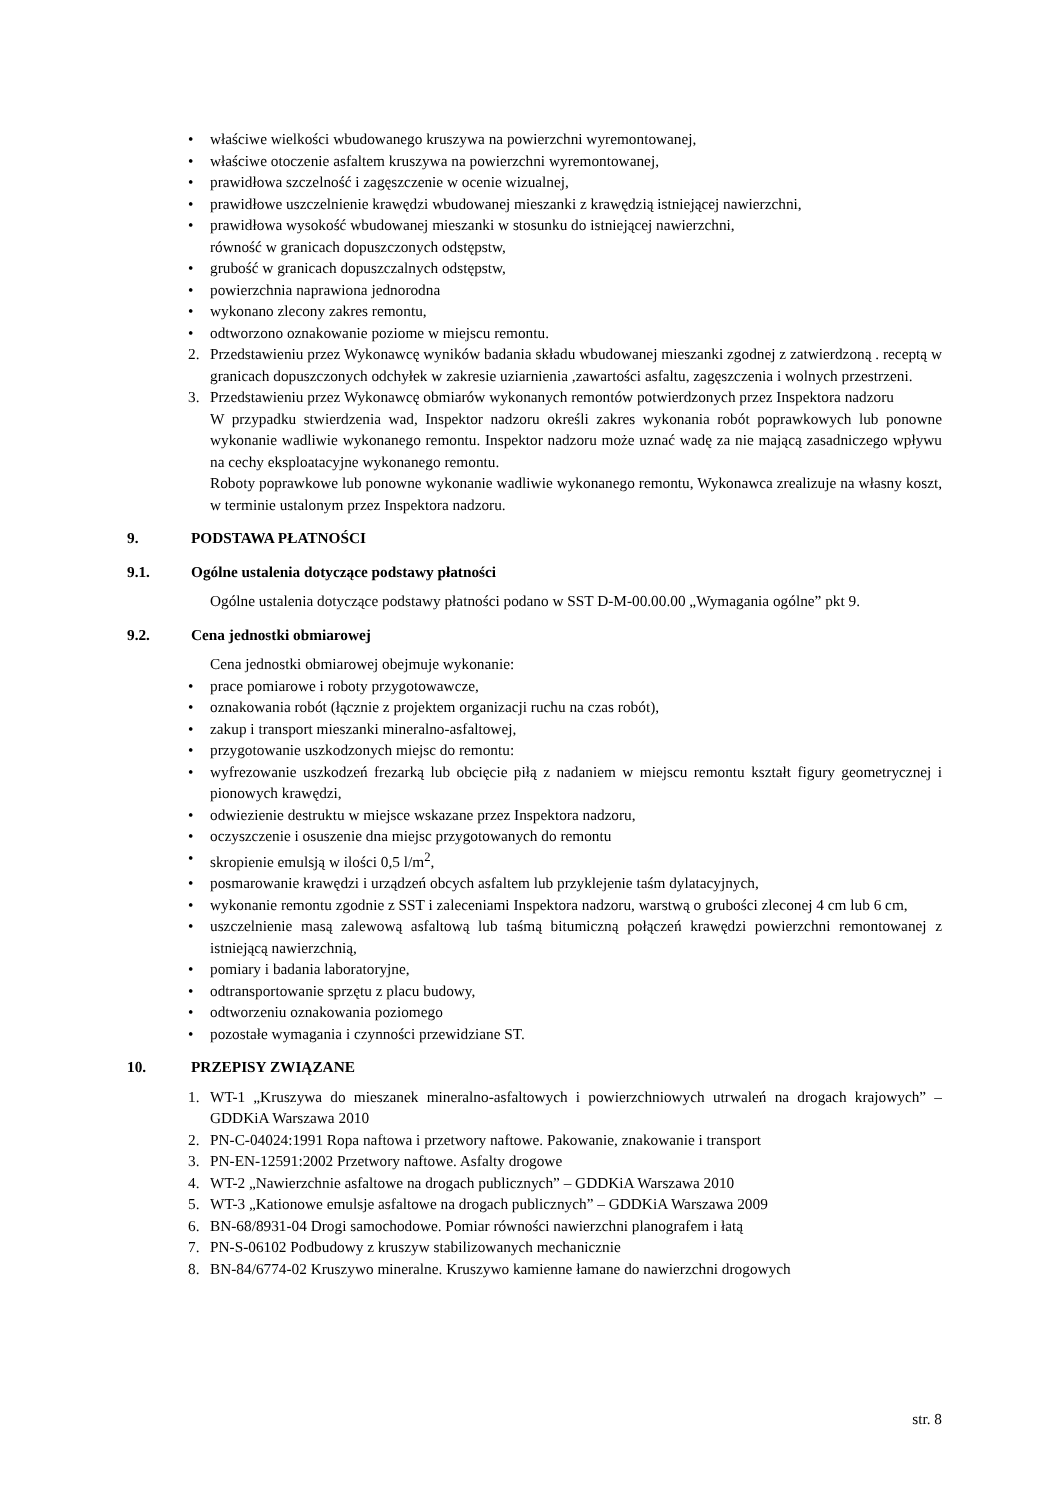• właściwe wielkości wbudowanego kruszywa na powierzchni wyremontowanej,
• właściwe otoczenie asfaltem kruszywa na powierzchni wyremontowanej,
• prawidłowa szczelność i zagęszczenie w ocenie wizualnej,
• prawidłowe uszczelnienie krawędzi wbudowanej mieszanki z krawędzią istniejącej nawierzchni,
• prawidłowa wysokość wbudowanej mieszanki w stosunku do istniejącej nawierzchni,
równość w granicach dopuszczonych odstępstw,
• grubość w granicach dopuszczalnych odstępstw,
• powierzchnia naprawiona jednorodna
• wykonano zlecony zakres remontu,
• odtworzono oznakowanie poziome w miejscu remontu.
2. Przedstawieniu przez Wykonawcę wyników badania składu wbudowanej mieszanki zgodnej z zatwierdzoną . receptą w granicach dopuszczonych odchyłek w zakresie uziarnienia ,zawartości asfaltu, zagęszczenia i wolnych przestrzeni.
3. Przedstawieniu przez Wykonawcę obmiarów wykonanych remontów potwierdzonych przez Inspektora nadzoru
W przypadku stwierdzenia wad, Inspektor nadzoru określi zakres wykonania robót poprawkowych lub ponowne wykonanie wadliwie wykonanego remontu. Inspektor nadzoru może uznać wadę za nie mającą zasadniczego wpływu na cechy eksploatacyjne wykonanego remontu.
Roboty poprawkowe lub ponowne wykonanie wadliwie wykonanego remontu, Wykonawca zrealizuje na własny koszt, w terminie ustalonym przez Inspektora nadzoru.
9. PODSTAWA PŁATNOŚCI
9.1. Ogólne ustalenia dotyczące podstawy płatności
Ogólne ustalenia dotyczące podstawy płatności podano w SST D-M-00.00.00 „Wymagania ogólne” pkt 9.
9.2. Cena jednostki obmiarowej
Cena jednostki obmiarowej obejmuje wykonanie:
• prace pomiarowe i roboty przygotowawcze,
• oznakowania robót (łącznie z projektem organizacji ruchu na czas robót),
• zakup i transport mieszanki mineralno-asfaltowej,
• przygotowanie uszkodzonych miejsc do remontu:
• wyfrezowanie uszkodzeń frezarką lub obcięcie piłą z nadaniem w miejscu remontu kształt figury geometrycznej i pionowych krawędzi,
• odwiezienie destruktu w miejsce wskazane przez Inspektora nadzoru,
• oczyszczenie i osuszenie dna miejsc przygotowanych do remontu
• skropienie emulsją w ilości 0,5 l/m<sup>2</sup>,
• posmarowanie krawędzi i urządzeń obcych asfaltem lub przyklejenie taśm dylatacyjnych,
• wykonanie remontu zgodnie z SST i zaleceniami Inspektora nadzoru, warstwą o grubości zleconej 4 cm lub 6 cm,
• uszczelnienie masą zalewową asfaltową lub taśmą bitumiczną połączeń krawędzi powierzchni remontowanej z istniejącą nawierzchnią,
• pomiary i badania laboratoryjne,
• odtransportowanie sprzętu z placu budowy,
• odtworzeniu oznakowania poziomego
• pozostałe wymagania i czynności przewidziane ST.
10. PRZEPISY ZWIĄZANE
1. WT-1 „Kruszywa do mieszanek mineralno-asfaltowych i powierzchniowych utrwaleń na drogach krajowych” – GDDKiA Warszawa 2010
2. PN-C-04024:1991 Ropa naftowa i przetwory naftowe. Pakowanie, znakowanie i transport
3. PN-EN-12591:2002 Przetwory naftowe. Asfalty drogowe
4. WT-2 „Nawierzchnie asfaltowe na drogach publicznych” – GDDKiA Warszawa 2010
5. WT-3 „Kationowe emulsje asfaltowe na drogach publicznych” – GDDKiA Warszawa 2009
6. BN-68/8931-04 Drogi samochodowe. Pomiar równości nawierzchni planografem i łatą
7. PN-S-06102 Podbudowy z kruszyw stabilizowanych mechanicznie
8. BN-84/6774-02 Kruszywo mineralne. Kruszywo kamienne łamane do nawierzchni drogowych
str. 8